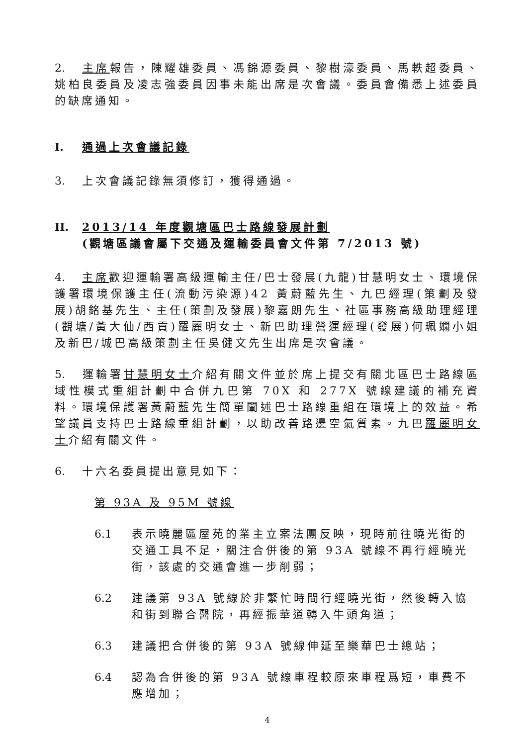2. 主席報告，陳耀雄委員、馮錦源委員、黎樹濠委員、馬軼超委員、姚柏良委員及凌志強委員因事未能出席是次會議。委員會備悉上述委員的缺席通知。
I. 通過上次會議記錄
3. 上次會議記錄無須修訂，獲得通過。
II. 2013/14 年度觀塘區巴士路線發展計劃
(觀塘區議會屬下交通及運輸委員會文件第 7/2013 號)
4. 主席歡迎運輸署高級運輸主任/巴士發展(九龍)甘慧明女士、環境保護署環境保護主任(流動污染源)42 黃蔚藍先生、九巴經理(策劃及發展)胡銘基先生、主任(策劃及發展)黎嘉朗先生、社區事務高級助理經理(觀塘/黃大仙/西貢)羅麗明女士、新巴助理營運經理(發展)何珮嫻小姐及新巴/城巴高級策劃主任吳健文先生出席是次會議。
5. 運輸署甘慧明女士介紹有關文件並於席上提交有關北區巴士路線區域性模式重組計劃中合併九巴第 70X 和 277X 號線建議的補充資料。環境保護署黃蔚藍先生簡單闡述巴士路線重組在環境上的效益。希望議員支持巴士路線重組計劃，以助改善路邊空氣質素。九巴羅麗明女士介紹有關文件。
6. 十六名委員提出意見如下：
第 93A 及 95M 號線
6.1 表示曉麗區屋苑的業主立案法團反映，現時前往曉光街的交通工具不足，關注合併後的第 93A 號線不再行經曉光街，該處的交通會進一步削弱；
6.2 建議第 93A 號線於非繁忙時間行經曉光街，然後轉入協和街到聯合醫院，再經振華道轉入牛頭角道；
6.3 建議把合併後的第 93A 號線伸延至樂華巴士總站；
6.4 認為合併後的第 93A 號線車程較原來車程爲短，車費不應增加；
4